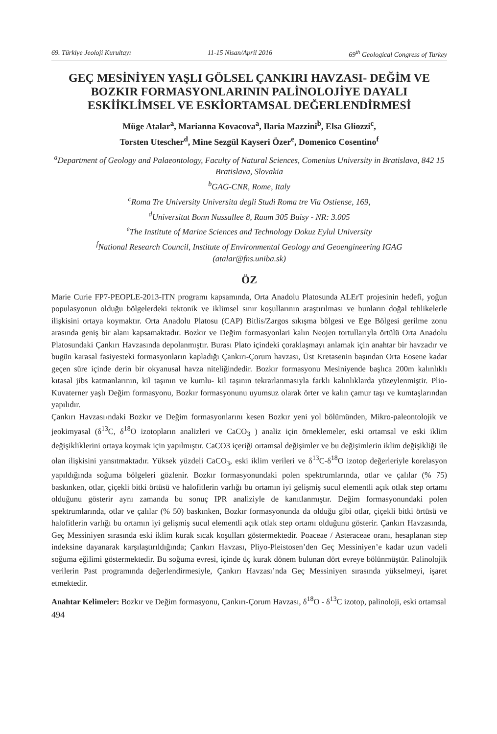69. Türkiye Jeoloji Kurultayı 11-15 Nisan/April 2016 69<sup>th</sup> Geological Congress of Turkey
GEÇ MESİNİYEN YAŞLI GÖLSEL ÇANKIRI HAVZASI- DEĞİM VE BOZKIR FORMASYONLARININ PALİNOLOJİYE DAYALI ESKİİKLİMSEL VE ESKİORTAMSAL DEĞERLENDİRMESİ
Müge Atalar<sup>a</sup>, Marianna Kovacova<sup>a</sup>, Ilaria Mazzini<sup>b</sup>, Elsa Gliozzi<sup>c</sup>,
Torsten Utescher<sup>d</sup>, Mine Sezgül Kayseri Özer<sup>e</sup>, Domenico Cosentino<sup>f</sup>
<sup>a</sup> Department of Geology and Palaeontology, Faculty of Natural Sciences, Comenius University in Bratislava, 842 15 Bratislava, Slovakia
<sup>b</sup> GAG-CNR, Rome, Italy
<sup>c</sup> Roma Tre University Universita degli Studi Roma tre Via Ostiense, 169,
<sup>d</sup> Universitat Bonn Nussallee 8, Raum 305 Buisy - NR: 3.005
<sup>e</sup> The Institute of Marine Sciences and Technology Dokuz Eylul University
<sup>f</sup> National Research Council, Institute of Environmental Geology and Geoengineering IGAG
(atalar@fns.uniba.sk)
ÖZ
Marie Curie FP7-PEOPLE-2013-ITN programı kapsamında, Orta Anadolu Platosunda ALErT projesinin hedefi, yoğun populasyonun olduğu bölgelerdeki tektonik ve iklimsel sınır koşullarının araştırılması ve bunların doğal tehlikelerle ilişkisini ortaya koymaktır. Orta Anadolu Platosu (CAP) Bitlis/Zargos sıkışma bölgesi ve Ege Bölgesi gerilme zonu arasında geniş bir alanı kapsamaktadır. Bozkır ve Değim formasyonlari kalın Neojen tortullarıyla örtülü Orta Anadolu Platosundaki Çankırı Havzasında depolanmıştır. Burası Plato içindeki çoraklaşmayı anlamak için anahtar bir havzadır ve bugün karasal fasiyesteki formasyonların kapladığı Çankırı-Çorum havzası, Üst Kretasenin başından Orta Eosene kadar geçen süre içinde derin bir okyanusal havza niteliğindedir. Bozkır formasyonu Mesiniyende başlıca 200m kalınlıklı kıtasal jibs katmanlarının, kil taşının ve kumlu- kil taşının tekrarlanmasıyla farklı kalınlıklarda yüzeylenmiştir. Plio- Kuvaterner yaşlı Değim formasyonu, Bozkır formasyonunu uyumsuz olarak örter ve kalın çamur taşı ve kumtaşlarından yapılıdır.
Çankırı Havzası›ndaki Bozkır ve Değim formasyonlarını kesen Bozkır yeni yol bölümünden, Mikro-paleontolojik ve jeokimyasal (δ<sup>13</sup>C, δ<sup>18</sup>O izotopların analizleri ve CaCO<sub>3</sub> ) analiz için örneklemeler, eski ortamsal ve eski iklim değişikliklerini ortaya koymak için yapılmıştır. CaCO3 içeriği ortamsal değişimler ve bu değişimlerin iklim değişikliği ile olan ilişkisini yansıtmaktadır. Yüksek yüzdeli CaCO<sub>3</sub>, eski iklim verileri ve δ<sup>13</sup>C-δ<sup>18</sup>O izotop değerleriyle korelasyon yapıldığında soğuma bölgeleri gözlenir. Bozkır formasyonundaki polen spektrumlarında, otlar ve çalılar (% 75) baskınken, otlar, çiçekli bitki örtüsü ve halofitlerin varlığı bu ortamın iyi gelişmiş sucul elementli açık otlak step ortamı olduğunu gösterir aynı zamanda bu sonuç IPR analiziyle de kanıtlanmıştır. Değim formasyonundaki polen spektrumlarında, otlar ve çalılar (% 50) baskınken, Bozkır formasyonunda da olduğu gibi otlar, çiçekli bitki örtüsü ve halofitlerin varlığı bu ortamın iyi gelişmiş sucul elementli açık otlak step ortamı olduğunu gösterir. Çankırı Havzasında, Geç Messiniyen sırasında eski iklim kurak sıcak koşulları göstermektedir. Poaceae / Asteraceae oranı, hesaplanan step indeksine dayanarak karşılaştırıldığında; Çankırı Havzası, Pliyo-Pleistosen’den Geç Messiniyen’e kadar uzun vadeli soğuma eğilimi göstermektedir. Bu soğuma evresi, içinde üç kurak dönem bulunan dört evreye bölünmüştür. Palinolojik verilerin Past programında değerlendirmesiyle, Çankırı Havzası’nda Geç Messiniyen sırasında yükselmeyi, işaret etmektedir.
Anahtar Kelimeler: Bozkır ve Değim formasyonu, Çankırı-Çorum Havzası, δ<sup>18</sup>O - δ<sup>13</sup>C izotop, palinoloji, eski ortamsal
494